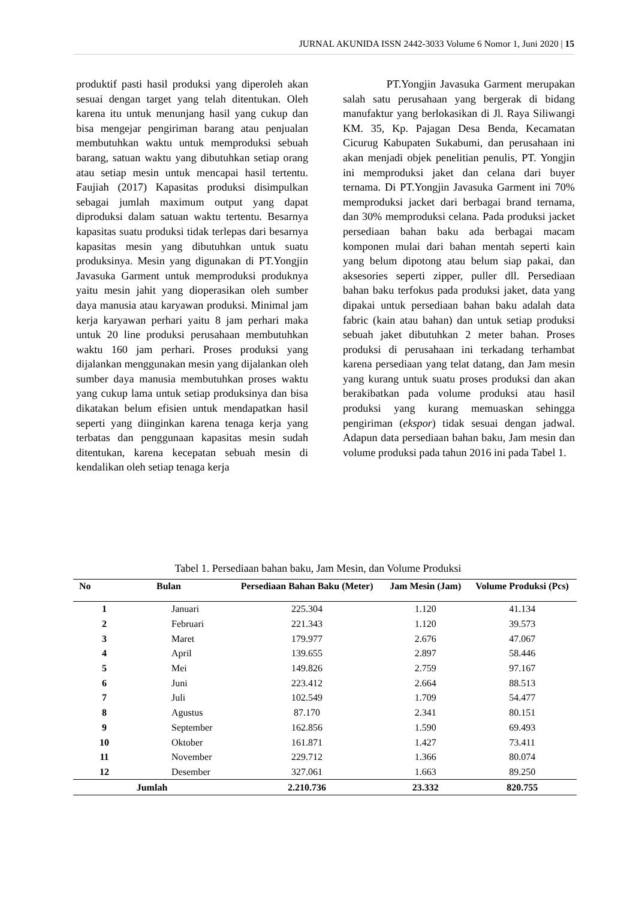JURNAL AKUNIDA ISSN 2442-3033 Volume 6 Nomor 1, Juni 2020 | 15
produktif pasti hasil produksi yang diperoleh akan sesuai dengan target yang telah ditentukan. Oleh karena itu untuk menunjang hasil yang cukup dan bisa mengejar pengiriman barang atau penjualan membutuhkan waktu untuk memproduksi sebuah barang, satuan waktu yang dibutuhkan setiap orang atau setiap mesin untuk mencapai hasil tertentu. Faujiah (2017) Kapasitas produksi disimpulkan sebagai jumlah maximum output yang dapat diproduksi dalam satuan waktu tertentu. Besarnya kapasitas suatu produksi tidak terlepas dari besarnya kapasitas mesin yang dibutuhkan untuk suatu produksinya. Mesin yang digunakan di PT.Yongjin Javasuka Garment untuk memproduksi produknya yaitu mesin jahit yang dioperasikan oleh sumber daya manusia atau karyawan produksi. Minimal jam kerja karyawan perhari yaitu 8 jam perhari maka untuk 20 line produksi perusahaan membutuhkan waktu 160 jam perhari. Proses produksi yang dijalankan menggunakan mesin yang dijalankan oleh sumber daya manusia membutuhkan proses waktu yang cukup lama untuk setiap produksinya dan bisa dikatakan belum efisien untuk mendapatkan hasil seperti yang diinginkan karena tenaga kerja yang terbatas dan penggunaan kapasitas mesin sudah ditentukan, karena kecepatan sebuah mesin di kendalikan oleh setiap tenaga kerja
PT.Yongjin Javasuka Garment merupakan salah satu perusahaan yang bergerak di bidang manufaktur yang berlokasikan di Jl. Raya Siliwangi KM. 35, Kp. Pajagan Desa Benda, Kecamatan Cicurug Kabupaten Sukabumi, dan perusahaan ini akan menjadi objek penelitian penulis, PT. Yongjin ini memproduksi jaket dan celana dari buyer ternama. Di PT.Yongjin Javasuka Garment ini 70% memproduksi jacket dari berbagai brand ternama, dan 30% memproduksi celana. Pada produksi jacket persediaan bahan baku ada berbagai macam komponen mulai dari bahan mentah seperti kain yang belum dipotong atau belum siap pakai, dan aksesories seperti zipper, puller dll. Persediaan bahan baku terfokus pada produksi jaket, data yang dipakai untuk persediaan bahan baku adalah data fabric (kain atau bahan) dan untuk setiap produksi sebuah jaket dibutuhkan 2 meter bahan. Proses produksi di perusahaan ini terkadang terhambat karena persediaan yang telat datang, dan Jam mesin yang kurang untuk suatu proses produksi dan akan berakibatkan pada volume produksi atau hasil produksi yang kurang memuaskan sehingga pengiriman (ekspor) tidak sesuai dengan jadwal. Adapun data persediaan bahan baku, Jam mesin dan volume produksi pada tahun 2016 ini pada Tabel 1.
Tabel 1. Persediaan bahan baku, Jam Mesin, dan Volume Produksi
| No | Bulan | Persediaan Bahan Baku (Meter) | Jam Mesin (Jam) | Volume Produksi (Pcs) |
| --- | --- | --- | --- | --- |
| 1 | Januari | 225.304 | 1.120 | 41.134 |
| 2 | Februari | 221.343 | 1.120 | 39.573 |
| 3 | Maret | 179.977 | 2.676 | 47.067 |
| 4 | April | 139.655 | 2.897 | 58.446 |
| 5 | Mei | 149.826 | 2.759 | 97.167 |
| 6 | Juni | 223.412 | 2.664 | 88.513 |
| 7 | Juli | 102.549 | 1.709 | 54.477 |
| 8 | Agustus | 87.170 | 2.341 | 80.151 |
| 9 | September | 162.856 | 1.590 | 69.493 |
| 10 | Oktober | 161.871 | 1.427 | 73.411 |
| 11 | November | 229.712 | 1.366 | 80.074 |
| 12 | Desember | 327.061 | 1.663 | 89.250 |
| Jumlah | | 2.210.736 | 23.332 | 820.755 |